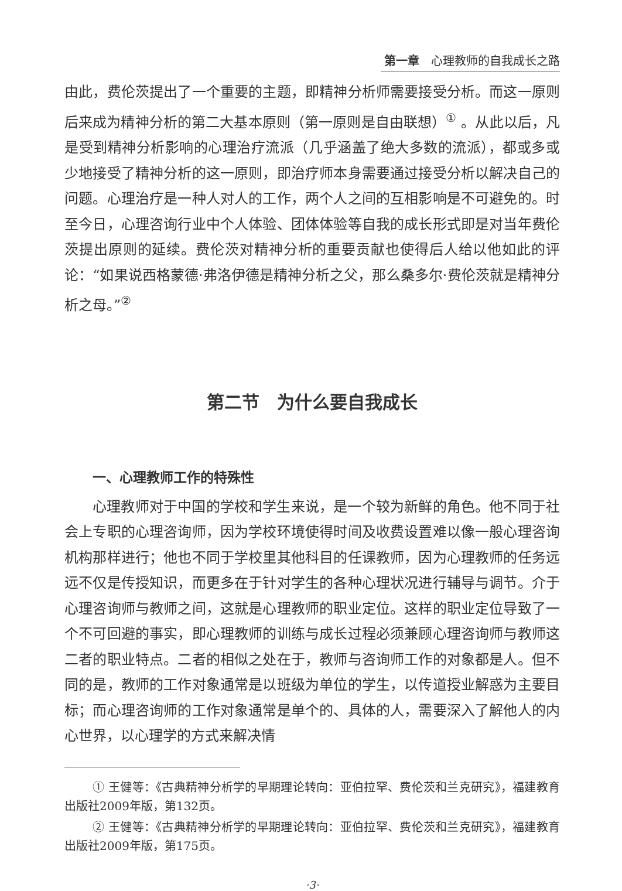第一章　心理教师的自我成长之路
由此，费伦茨提出了一个重要的主题，即精神分析师需要接受分析。而这一原则后来成为精神分析的第二大基本原则（第一原则是自由联想）<sup>①</sup> 。从此以后，凡是受到精神分析影响的心理治疗流派（几乎涵盖了绝大多数的流派），都或多或少地接受了精神分析的这一原则，即治疗师本身需要通过接受分析以解决自己的问题。心理治疗是一种人对人的工作，两个人之间的互相影响是不可避免的。时至今日，心理咨询行业中个人体验、团体体验等自我的成长形式即是对当年费伦茨提出原则的延续。费伦茨对精神分析的重要贡献也使得后人给以他如此的评论：“如果说西格蒙德·弗洛伊德是精神分析之父，那么桑多尔·费伦茨就是精神分析之母。”<sup>②</sup>
第二节　为什么要自我成长
一、心理教师工作的特殊性
心理教师对于中国的学校和学生来说，是一个较为新鲜的角色。他不同于社会上专职的心理咨询师，因为学校环境使得时间及收费设置难以像一般心理咨询机构那样进行；他也不同于学校里其他科目的任课教师，因为心理教师的任务远远不仅是传授知识，而更多在于针对学生的各种心理状况进行辅导与调节。介于心理咨询师与教师之间，这就是心理教师的职业定位。这样的职业定位导致了一个不可回避的事实，即心理教师的训练与成长过程必须兼顾心理咨询师与教师这二者的职业特点。二者的相似之处在于，教师与咨询师工作的对象都是人。但不同的是，教师的工作对象通常是以班级为单位的学生，以传道授业解惑为主要目标；而心理咨询师的工作对象通常是单个的、具体的人，需要深入了解他人的内心世界，以心理学的方式来解决情
① 王健等：《古典精神分析学的早期理论转向：亚伯拉罕、费伦茨和兰克研究》，福建教育出版社2009年版，第132页。
② 王健等：《古典精神分析学的早期理论转向：亚伯拉罕、费伦茨和兰克研究》，福建教育出版社2009年版，第175页。
·3·